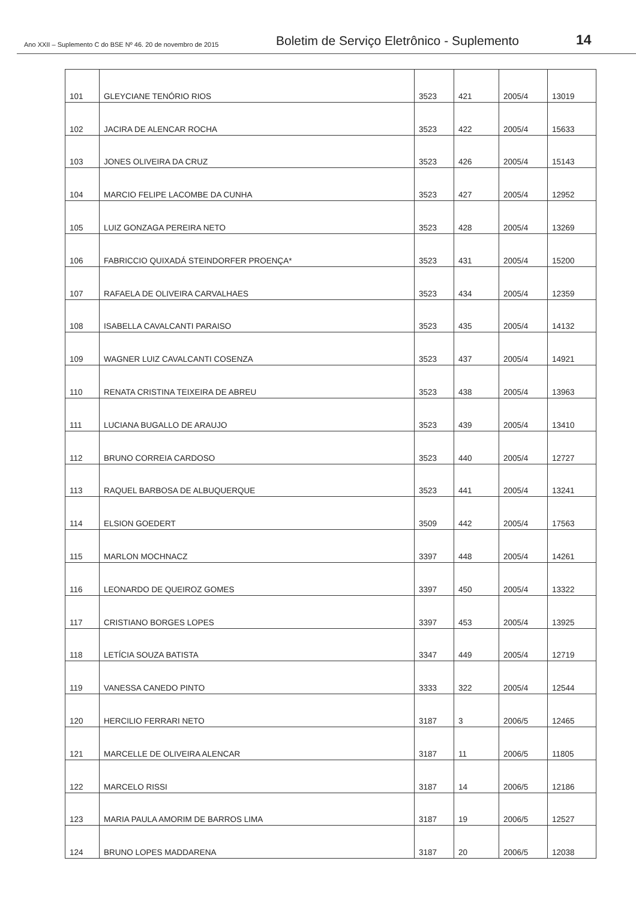Ano XXII – Suplemento C do BSE Nº 46. 20 de novembro de 2015
Boletim de Serviço Eletrônico - Suplemento
14
| 101 | GLEYCIANE TENÓRIO RIOS | 3523 | 421 | 2005/4 | 13019 |
| 102 | JACIRA DE ALENCAR ROCHA | 3523 | 422 | 2005/4 | 15633 |
| 103 | JONES OLIVEIRA DA CRUZ | 3523 | 426 | 2005/4 | 15143 |
| 104 | MARCIO FELIPE LACOMBE DA CUNHA | 3523 | 427 | 2005/4 | 12952 |
| 105 | LUIZ GONZAGA PEREIRA NETO | 3523 | 428 | 2005/4 | 13269 |
| 106 | FABRICCIO QUIXADÁ STEINDORFER PROENÇA* | 3523 | 431 | 2005/4 | 15200 |
| 107 | RAFAELA DE OLIVEIRA CARVALHAES | 3523 | 434 | 2005/4 | 12359 |
| 108 | ISABELLA CAVALCANTI PARAISO | 3523 | 435 | 2005/4 | 14132 |
| 109 | WAGNER LUIZ CAVALCANTI COSENZA | 3523 | 437 | 2005/4 | 14921 |
| 110 | RENATA CRISTINA TEIXEIRA DE ABREU | 3523 | 438 | 2005/4 | 13963 |
| 111 | LUCIANA BUGALLO DE ARAUJO | 3523 | 439 | 2005/4 | 13410 |
| 112 | BRUNO CORREIA CARDOSO | 3523 | 440 | 2005/4 | 12727 |
| 113 | RAQUEL BARBOSA DE ALBUQUERQUE | 3523 | 441 | 2005/4 | 13241 |
| 114 | ELSION GOEDERT | 3509 | 442 | 2005/4 | 17563 |
| 115 | MARLON MOCHNACZ | 3397 | 448 | 2005/4 | 14261 |
| 116 | LEONARDO DE QUEIROZ GOMES | 3397 | 450 | 2005/4 | 13322 |
| 117 | CRISTIANO BORGES LOPES | 3397 | 453 | 2005/4 | 13925 |
| 118 | LETÍCIA SOUZA BATISTA | 3347 | 449 | 2005/4 | 12719 |
| 119 | VANESSA CANEDO PINTO | 3333 | 322 | 2005/4 | 12544 |
| 120 | HERCILIO FERRARI NETO | 3187 | 3 | 2006/5 | 12465 |
| 121 | MARCELLE DE OLIVEIRA ALENCAR | 3187 | 11 | 2006/5 | 11805 |
| 122 | MARCELO RISSI | 3187 | 14 | 2006/5 | 12186 |
| 123 | MARIA PAULA AMORIM DE BARROS LIMA | 3187 | 19 | 2006/5 | 12527 |
| 124 | BRUNO LOPES MADDARENA | 3187 | 20 | 2006/5 | 12038 |